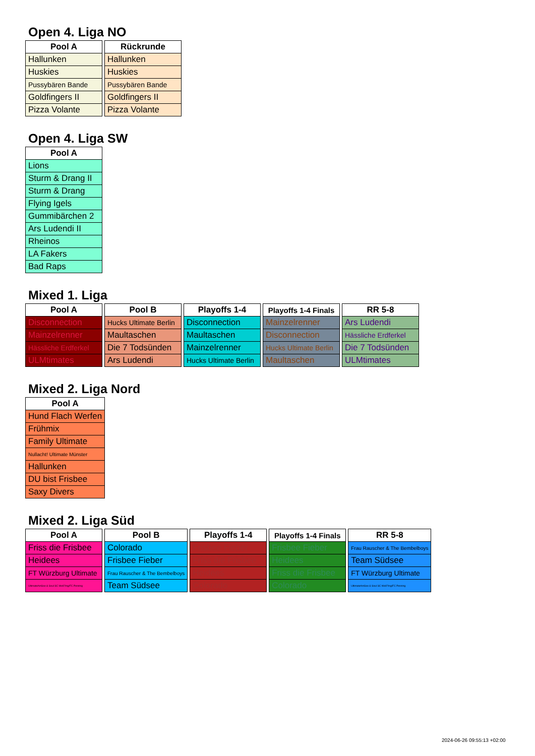Open 4. Liga NO
| Pool A |
| --- |
| Hallunken |
| Huskies |
| Pussybären Bande |
| Goldfingers II |
| Pizza Volante |
| Rückrunde |
| --- |
| Hallunken |
| Huskies |
| Pussybären Bande |
| Goldfingers II |
| Pizza Volante |
Open 4. Liga SW
| Pool A |
| --- |
| Lions |
| Sturm & Drang II |
| Sturm & Drang |
| Flying Igels |
| Gummibärchen 2 |
| Ars Ludendi II |
| Rheinos |
| LA Fakers |
| Bad Raps |
Mixed 1. Liga
| Pool A |
| --- |
| Disconnection |
| Mainzelrenner |
| Hässliche Erdferkel |
| ULMtimates |
| Pool B |
| --- |
| Hucks Ultimate Berlin |
| Maultaschen |
| Die 7 Todsünden |
| Ars Ludendi |
| Playoffs 1-4 |
| --- |
| Disconnection |
| Maultaschen |
| Mainzelrenner |
| Hucks Ultimate Berlin |
| Playoffs 1-4 Finals |
| --- |
| Mainzelrenner |
| Disconnection |
| Hucks Ultimate Berlin |
| Maultaschen |
| RR 5-8 |
| --- |
| Ars Ludendi |
| Hässliche Erdferkel |
| Die 7 Todsünden |
| ULMtimates |
Mixed 2. Liga Nord
| Pool A |
| --- |
| Hund Flach Werfen |
| Frühmix |
| Family Ultimate |
| Nullacht! Ultimate Münster |
| Hallunken |
| DU bist Frisbee |
| Saxy Divers |
Mixed 2. Liga Süd
| Pool A |
| --- |
| Friss die Frisbee |
| Heidees |
| FT Würzburg Ultimate |
| UltimateAmSee & Soul SC Weß?ing/FC Penzing |
| Pool B |
| --- |
| Colorado |
| Frisbee Fieber |
| Frau Rauscher & The Bembelboys |
| Team Südsee |
| Playoffs 1-4 |
| --- |
| Frisbee Fieber |
| Friss die Frisbee |
| Heidees |
| Colorado |
| Playoffs 1-4 Finals |
| --- |
| Frisbee Fieber |
| Heidees |
| Friss die Frisbee |
| Colorado |
| RR 5-8 |
| --- |
| Frau Rauscher & The Bembelboys |
| Team Südsee |
| FT Würzburg Ultimate |
| UltimateAmSee & Soul SC Weß?ing/FC Penzing |
2024-06-26 09:55:13 +02:00